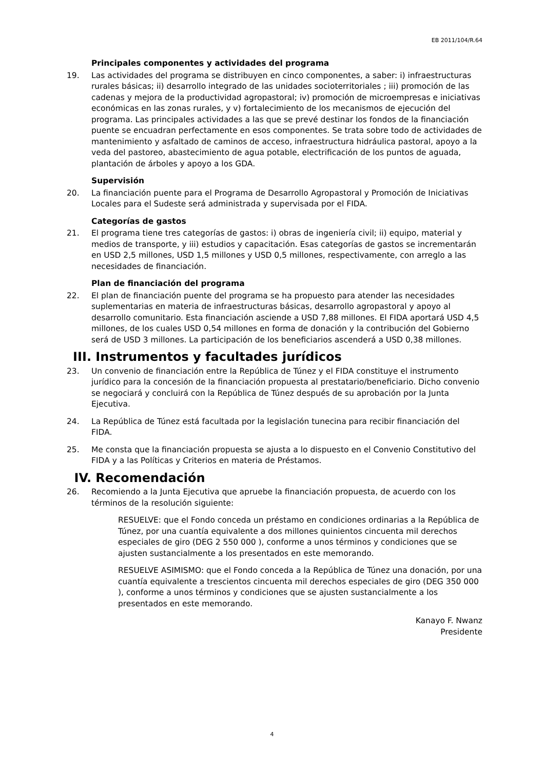EB 2011/104/R.64
Principales componentes y actividades del programa
19. Las actividades del programa se distribuyen en cinco componentes, a saber: i) infraestructuras rurales básicas; ii) desarrollo integrado de las unidades socioterritoriales ; iii) promoción de las cadenas y mejora de la productividad agropastoral; iv) promoción de microempresas e iniciativas económicas en las zonas rurales, y v) fortalecimiento de los mecanismos de ejecución del programa. Las principales actividades a las que se prevé destinar los fondos de la financiación puente se encuadran perfectamente en esos componentes. Se trata sobre todo de actividades de mantenimiento y asfaltado de caminos de acceso, infraestructura hidráulica pastoral, apoyo a la veda del pastoreo, abastecimiento de agua potable, electrificación de los puntos de aguada, plantación de árboles y apoyo a los GDA.
Supervisión
20. La financiación puente para el Programa de Desarrollo Agropastoral y Promoción de Iniciativas Locales para el Sudeste será administrada y supervisada por el FIDA.
Categorías de gastos
21. El programa tiene tres categorías de gastos: i) obras de ingeniería civil; ii) equipo, material y medios de transporte, y iii) estudios y capacitación. Esas categorías de gastos se incrementarán en USD 2,5 millones, USD 1,5 millones y USD 0,5 millones, respectivamente, con arreglo a las necesidades de financiación.
Plan de financiación del programa
22. El plan de financiación puente del programa se ha propuesto para atender las necesidades suplementarias en materia de infraestructuras básicas, desarrollo agropastoral y apoyo al desarrollo comunitario. Esta financiación asciende a USD 7,88 millones. El FIDA aportará USD 4,5 millones, de los cuales USD 0,54 millones en forma de donación y la contribución del Gobierno será de USD 3 millones. La participación de los beneficiarios ascenderá a USD 0,38 millones.
III. Instrumentos y facultades jurídicos
23. Un convenio de financiación entre la República de Túnez y el FIDA constituye el instrumento jurídico para la concesión de la financiación propuesta al prestatario/beneficiario. Dicho convenio se negociará y concluirá con la República de Túnez después de su aprobación por la Junta Ejecutiva.
24. La República de Túnez está facultada por la legislación tunecina para recibir financiación del FIDA.
25. Me consta que la financiación propuesta se ajusta a lo dispuesto en el Convenio Constitutivo del FIDA y a las Políticas y Criterios en materia de Préstamos.
IV. Recomendación
26. Recomiendo a la Junta Ejecutiva que apruebe la financiación propuesta, de acuerdo con los términos de la resolución siguiente:
RESUELVE: que el Fondo conceda un préstamo en condiciones ordinarias a la República de Túnez, por una cuantía equivalente a dos millones quinientos cincuenta mil derechos especiales de giro (DEG 2 550 000 ), conforme a unos términos y condiciones que se ajusten sustancialmente a los presentados en este memorando.
RESUELVE ASIMISMO: que el Fondo conceda a la República de Túnez una donación, por una cuantía equivalente a trescientos cincuenta mil derechos especiales de giro (DEG 350 000 ), conforme a unos términos y condiciones que se ajusten sustancialmente a los presentados en este memorando.
Kanayo F. Nwanz
Presidente
4